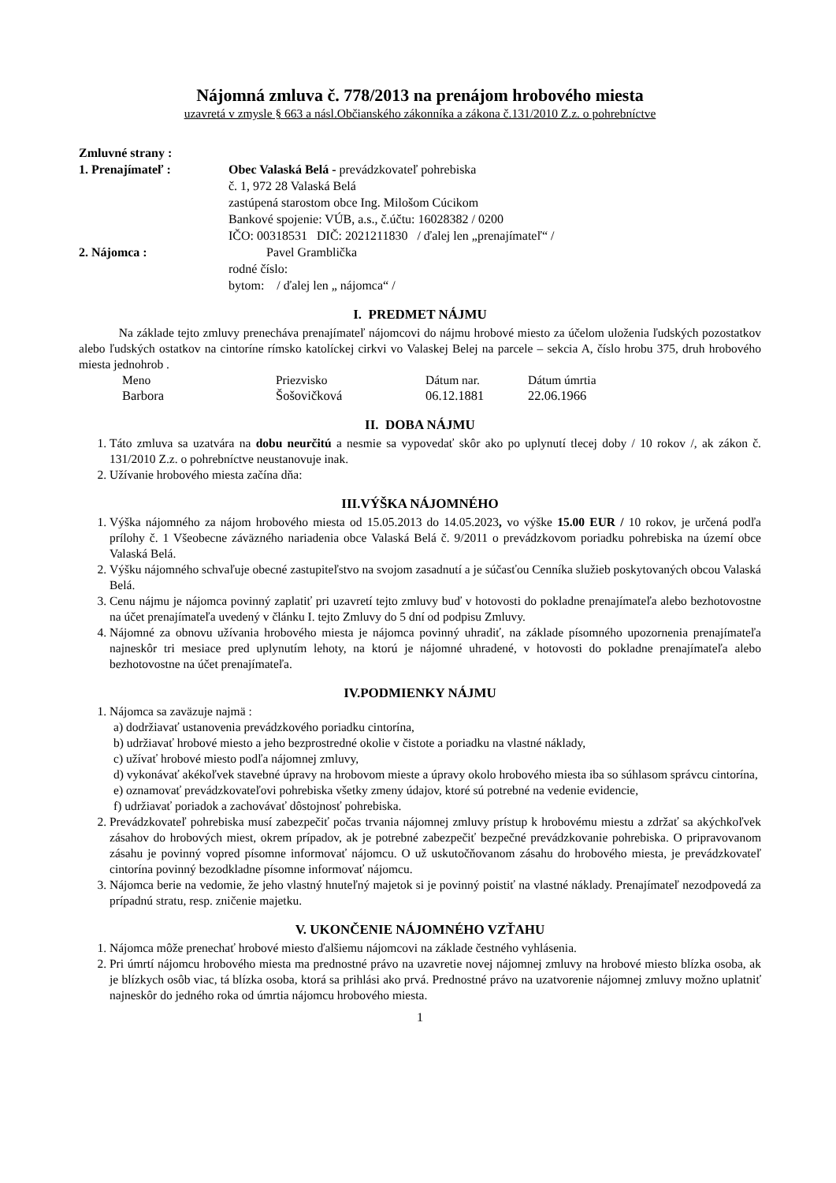Nájomná zmluva č. 778/2013 na prenájom hrobového miesta
uzavretá v zmysle § 663 a násl.Občianského zákonníka a zákona č.131/2010 Z.z. o pohrebníctve
Zmluvné strany :
| 1. Prenajímateľ : | Obec Valaská Belá - prevádzkovateľ pohrebiska č. 1, 972 28 Valaská Belá zastúpená starostom obce Ing. Milošom Cúcikom Bankové spojenie: VÚB, a.s., č.účtu: 16028382 / 0200 IČO: 00318531 DIČ: 2021211830 / ďalej len „prenajímateľ“ / |
| 2. Nájomca : | Pavel Gramblička rodné číslo: bytom: / ďalej len „ nájomca“ / |
I. PREDMET NÁJMU
Na základe tejto zmluvy prenecháva prenajímateľ nájomcovi do nájmu hrobové miesto za účelom uloženia ľudských pozostatkov alebo ľudských ostatkov na cintoríne rímsko katolíckej cirkvi vo Valaskej Belej na parcele – sekcia A, číslo hrobu 375, druh hrobového miesta jednohrob .
| Meno | Priezvisko | Dátum nar. | Dátum úmrtia |
| Barbora | Šošovičková | 06.12.1881 | 22.06.1966 |
II. DOBA NÁJMU
1. Táto zmluva sa uzatvára na dobu neurčitú a nesmie sa vypovedať skôr ako po uplynutí tlecej doby / 10 rokov /, ak zákon č. 131/2010 Z.z. o pohrebníctve neustanovuje inak.
2. Užívanie hrobového miesta začína dňa:
III.VÝŠKA NÁJOMNÉHO
1. Výška nájomného za nájom hrobového miesta od 15.05.2013 do 14.05.2023, vo výške 15.00 EUR / 10 rokov, je určená podľa prílohy č. 1 Všeobecne záväzného nariadenia obce Valaská Belá č. 9/2011 o prevádzkovom poriadku pohrebiska na území obce Valaská Belá.
2. Výšku nájomného schvaľuje obecné zastupiteľstvo na svojom zasadnutí a je súčasťou Cenníka služieb poskytovaných obcou Valaská Belá.
3. Cenu nájmu je nájomca povinný zaplatiť pri uzavretí tejto zmluvy buď v hotovosti do pokladne prenajímateľa alebo bezhotovostne na účet prenajímateľa uvedený v článku I. tejto Zmluvy do 5 dní od podpisu Zmluvy.
4. Nájomné za obnovu užívania hrobového miesta je nájomca povinný uhradiť, na základe písomného upozornenia prenajímateľa najneskôr tri mesiace pred uplynutím lehoty, na ktorú je nájomné uhradené, v hotovosti do pokladne prenajímateľa alebo bezhotovostne na účet prenajímateľa.
IV.PODMIENKY NÁJMU
1. Nájomca sa zaväzuje najmä :
a) dodržiavať ustanovenia prevádzkového poriadku cintorína,
b) udržiavať hrobové miesto a jeho bezprostredné okolie v čistote a poriadku na vlastné náklady,
c) užívať hrobové miesto podľa nájomnej zmluvy,
d) vykonávať akékoľvek stavebné úpravy na hrobovom mieste a úpravy okolo hrobového miesta iba so súhlasom správcu cintorína,
e) oznamovať prevádzkovateľovi pohrebiska všetky zmeny údajov, ktoré sú potrebné na vedenie evidencie,
f) udržiavať poriadok a zachovávať dôstojnosť pohrebiska.
2. Prevádzkovateľ pohrebiska musí zabezpečiť počas trvania nájomnej zmluvy prístup k hrobovému miestu a zdržať sa akýchkoľvek zásahov do hrobových miest, okrem prípadov, ak je potrebné zabezpečiť bezpečné prevádzkovanie pohrebiska. O pripravovanom zásahu je povinný vopred písomne informovať nájomcu. O už uskutočňovanom zásahu do hrobového miesta, je prevádzkovateľ cintorína povinný bezodkladne písomne informovať nájomcu.
3. Nájomca berie na vedomie, že jeho vlastný hnuteľný majetok si je povinný poistiť na vlastné náklady. Prenajímateľ nezodpovedá za prípadnú stratu, resp. zničenie majetku.
V. UKONČENIE NÁJOMNÉHO VZŤAHU
1. Nájomca môže prenechať hrobové miesto ďalšiemu nájomcovi na základe čestného vyhlásenia.
2. Pri úmrtí nájomcu hrobového miesta ma prednostné právo na uzavretie novej nájomnej zmluvy na hrobové miesto blízka osoba, ak je blízkych osôb viac, tá blízka osoba, ktorá sa prihlási ako prvá. Prednostné právo na uzatvorenie nájomnej zmluvy možno uplatniť najneskôr do jedného roka od úmrtia nájomcu hrobového miesta.
1